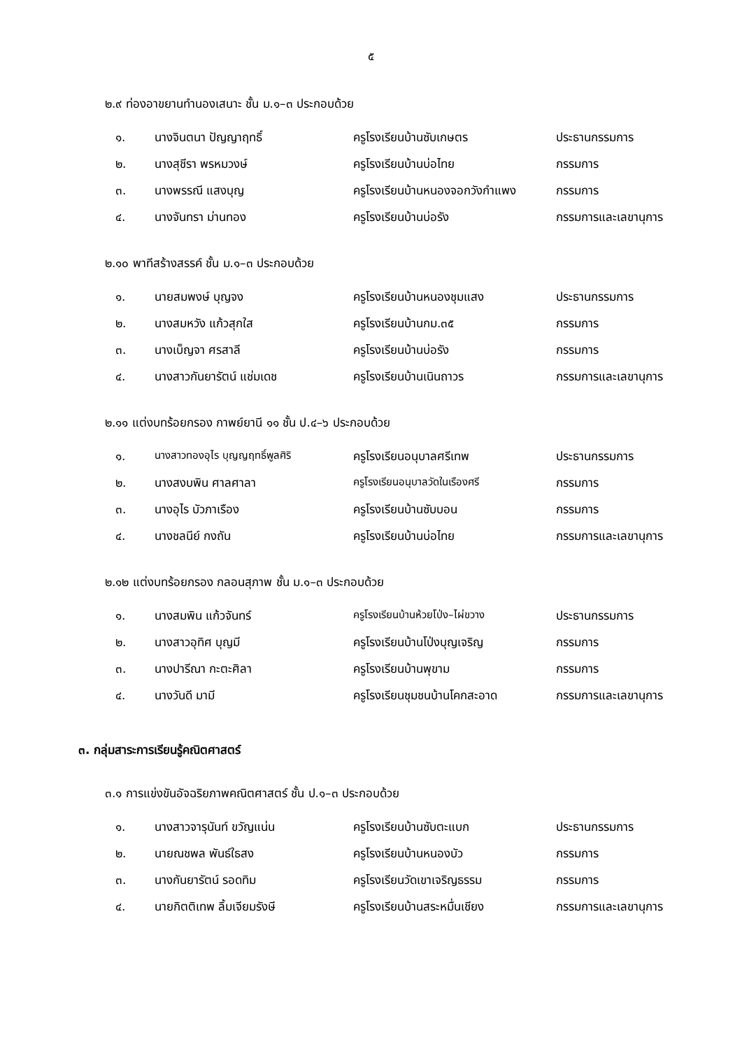๕
๒.๙ ท่องอาขยานทำนองเสนาะ ชั้น ม.๑–๓ ประกอบด้วย
| ๑. | นางจินตนา ปัญญาฤทธิ์ | ครูโรงเรียนบ้านซับเกษตร | ประธานกรรมการ |
| ๒. | นางสุชีรา พรหมวงษ์ | ครูโรงเรียนบ้านบ่อไทย | กรรมการ |
| ๓. | นางพรรณี แสงบุญ | ครูโรงเรียนบ้านหนองจอกวังกำแพง | กรรมการ |
| ๔. | นางจันทรา ม่านทอง | ครูโรงเรียนบ้านบ่อรัง | กรรมการและเลขานุการ |
๒.๑๐ พาทีสร้างสรรค์ ชั้น ม.๑–๓ ประกอบด้วย
| ๑. | นายสมพงษ์ บุญจง | ครูโรงเรียนบ้านหนองชุมแสง | ประธานกรรมการ |
| ๒. | นางสมหวัง แก้วสุกใส | ครูโรงเรียนบ้านกม.๓๕ | กรรมการ |
| ๓. | นางเบ็ญจา ศรสาลี | ครูโรงเรียนบ้านบ่อรัง | กรรมการ |
| ๔. | นางสาวกันยารัตน์ แช่มเดช | ครูโรงเรียนบ้านเนินถาวร | กรรมการและเลขานุการ |
๒.๑๑ แต่งบทร้อยกรอง กาพย์ยานี ๑๑ ชั้น ป.๔–๖ ประกอบด้วย
| ๑. | นางสาวทองอุไร บุญญฤทธิ์พูลศิริ | ครูโรงเรียนอนุบาลศรีเทพ | ประธานกรรมการ |
| ๒. | นางสงบพิน ศาลศาลา | ครูโรงเรียนอนุบาลวัดในเรืองศรี | กรรมการ |
| ๓. | นางอุไร บัวภาเรือง | ครูโรงเรียนบ้านซับบอน | กรรมการ |
| ๔. | นางชลนีย์ กงถัน | ครูโรงเรียนบ้านบ่อไทย | กรรมการและเลขานุการ |
๒.๑๒ แต่งบทร้อยกรอง กลอนสุภาพ ชั้น ม.๑–๓ ประกอบด้วย
| ๑. | นางสมพิน แก้วจันทร์ | ครูโรงเรียนบ้านห้วยโป่ง–ไผ่ขวาง | ประธานกรรมการ |
| ๒. | นางสาวอุทิศ บุญมี | ครูโรงเรียนบ้านโป่งบุญเจริญ | กรรมการ |
| ๓. | นางปารีณา กะตะศิลา | ครูโรงเรียนบ้านพุขาม | กรรมการ |
| ๔. | นางวันดี มามี | ครูโรงเรียนชุมชนบ้านโคกสะอาด | กรรมการและเลขานุการ |
๓. กลุ่มสาระการเรียนรู้คณิตศาสตร์
๓.๑ การแข่งขันอัจฉริยภาพคณิตศาสตร์ ชั้น ป.๑–๓ ประกอบด้วย
| ๑. | นางสาวจารุนันท์ ขวัญแน่น | ครูโรงเรียนบ้านซับตะแบก | ประธานกรรมการ |
| ๒. | นายณชพล พันธ์ใธสง | ครูโรงเรียนบ้านหนองบัว | กรรมการ |
| ๓. | นางกันยารัตน์ รอดทิม | ครูโรงเรียนวัดเขาเจริญธรรม | กรรมการ |
| ๔. | นายกิตติเทพ ลิ้มเจียมรังษี | ครูโรงเรียนบ้านสระหมื่นเชียง | กรรมการและเลขานุการ |